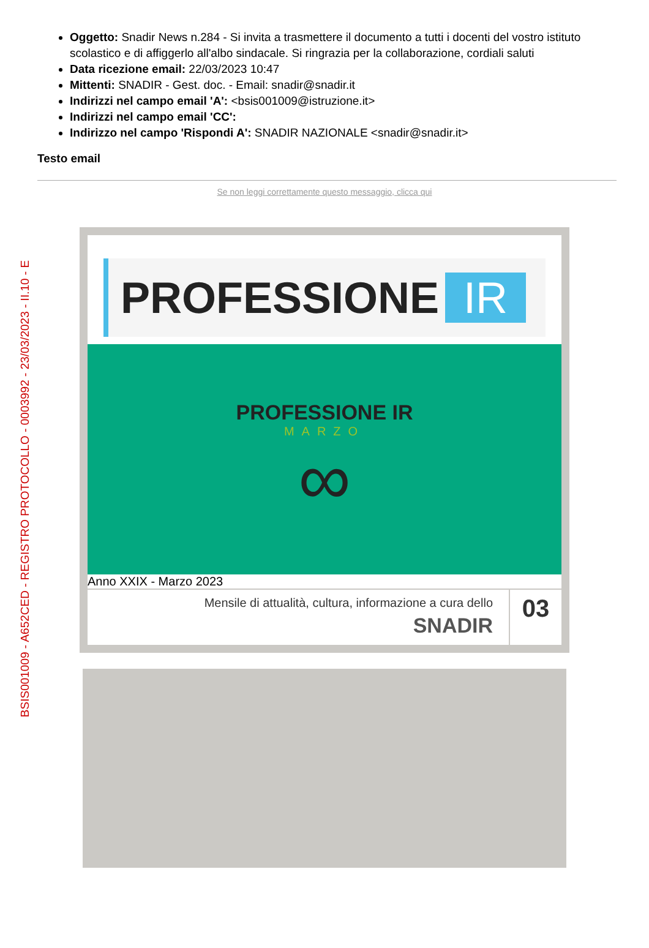BSIS001009 - A652CED - REGISTRO PROTOCOLLO - 0003992 - 23/03/2023 - II.10 - E
Oggetto: Snadir News n.284 - Si invita a trasmettere il documento a tutti i docenti del vostro istituto scolastico e di affiggerlo all'albo sindacale. Si ringrazia per la collaborazione, cordiali saluti
Data ricezione email: 22/03/2023 10:47
Mittenti: SNADIR - Gest. doc. - Email: snadir@snadir.it
Indirizzi nel campo email 'A': <bsis001009@istruzione.it>
Indirizzi nel campo email 'CC':
Indirizzo nel campo 'Rispondi A': SNADIR NAZIONALE <snadir@snadir.it>
Testo email
Se non leggi correttamente questo messaggio, clicca qui
PROFESSIONE IR
PROFESSIONE IR
MARZO
∞
Anno XXIX - Marzo 2023
Mensile di attualità, cultura, informazione a cura dello
SNADIR
03